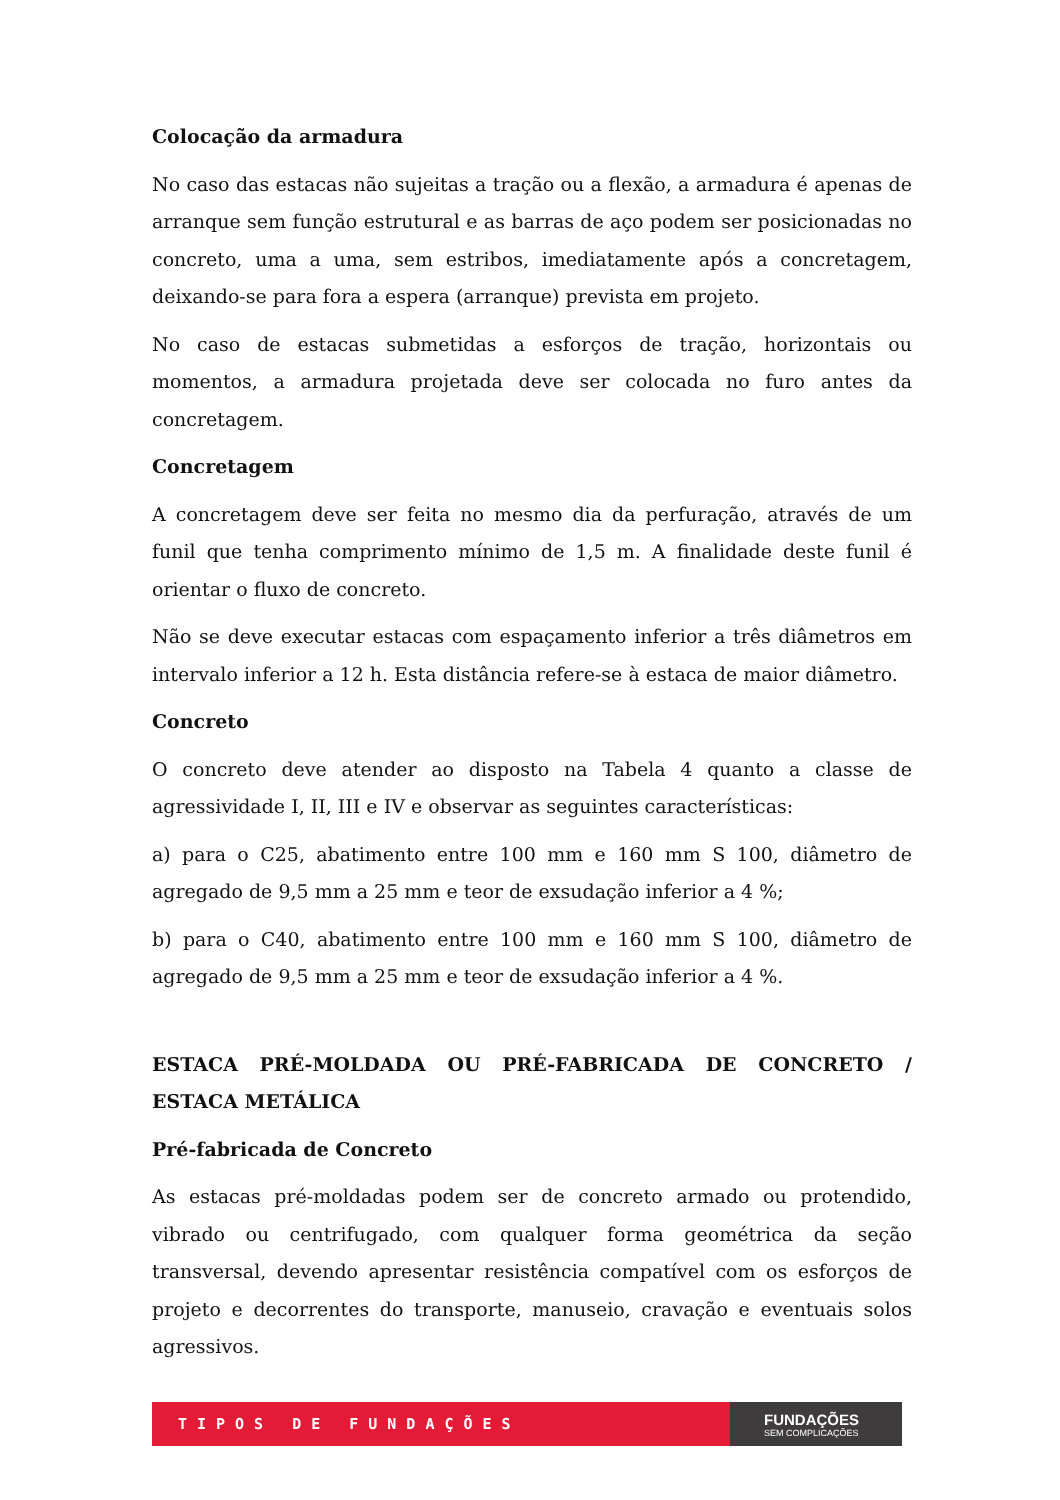Colocação da armadura
No caso das estacas não sujeitas a tração ou a flexão, a armadura é apenas de arranque sem função estrutural e as barras de aço podem ser posicionadas no concreto, uma a uma, sem estribos, imediatamente após a concretagem, deixando-se para fora a espera (arranque) prevista em projeto.
No caso de estacas submetidas a esforços de tração, horizontais ou momentos, a armadura projetada deve ser colocada no furo antes da concretagem.
Concretagem
A concretagem deve ser feita no mesmo dia da perfuração, através de um funil que tenha comprimento mínimo de 1,5 m. A finalidade deste funil é orientar o fluxo de concreto.
Não se deve executar estacas com espaçamento inferior a três diâmetros em intervalo inferior a 12 h. Esta distância refere-se à estaca de maior diâmetro.
Concreto
O concreto deve atender ao disposto na Tabela 4 quanto a classe de agressividade I, II, III e IV e observar as seguintes características:
a) para o C25, abatimento entre 100 mm e 160 mm S 100, diâmetro de agregado de 9,5 mm a 25 mm e teor de exsudação inferior a 4 %;
b) para o C40, abatimento entre 100 mm e 160 mm S 100, diâmetro de agregado de 9,5 mm a 25 mm e teor de exsudação inferior a 4 %.
ESTACA PRÉ-MOLDADA OU PRÉ-FABRICADA DE CONCRETO / ESTACA METÁLICA
Pré-fabricada de Concreto
As estacas pré-moldadas podem ser de concreto armado ou protendido, vibrado ou centrifugado, com qualquer forma geométrica da seção transversal, devendo apresentar resistência compatível com os esforços de projeto e decorrentes do transporte, manuseio, cravação e eventuais solos agressivos.
TIPOS DE FUNDAÇÕES
FUNDAÇÕES
SEM COMPLICAÇÕES